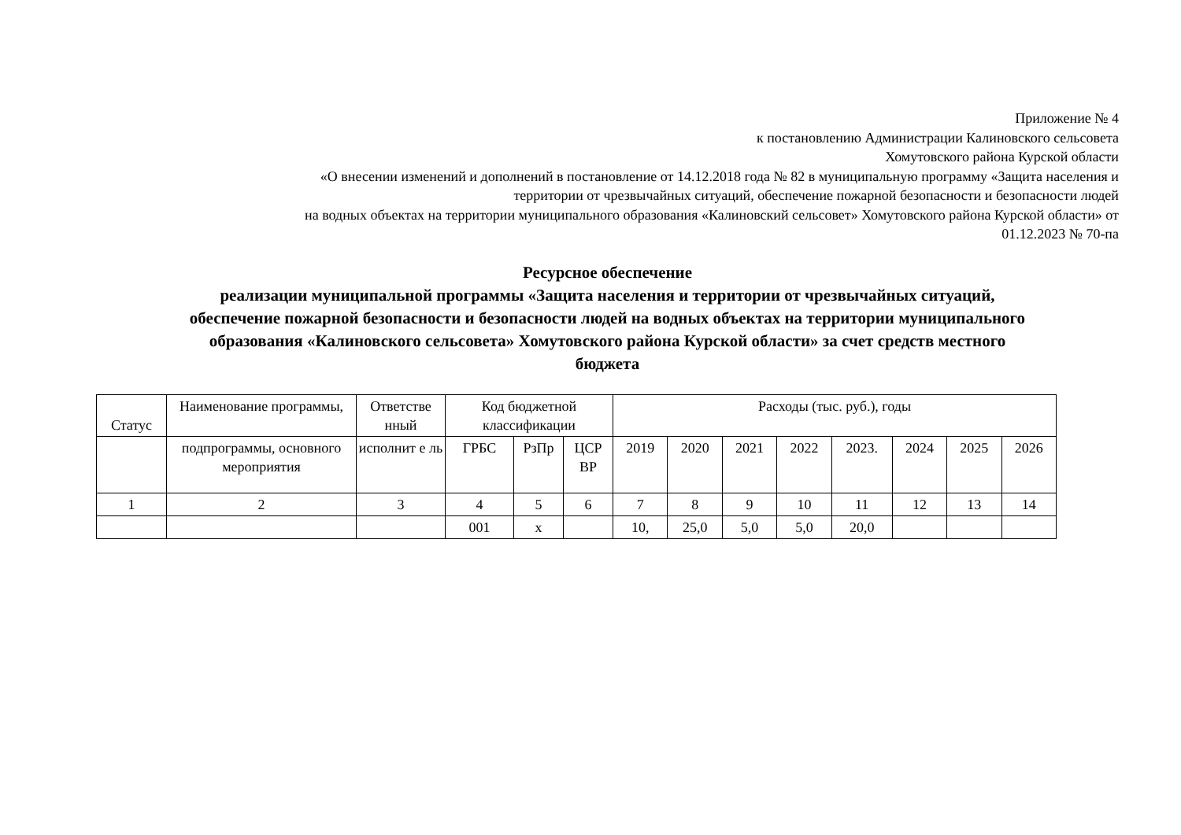Приложение № 4
к постановлению Администрации Калиновского сельсовета
Хомутовского района Курской области
«О внесении изменений и дополнений в постановление от 14.12.2018 года № 82 в муниципальную программу «Защита населения и
территории от чрезвычайных ситуаций, обеспечение пожарной безопасности и безопасности людей
на водных объектах на территории муниципального образования «Калиновский сельсовет» Хомутовского района Курской области» от
01.12.2023 № 70-па
Ресурсное обеспечение
реализации муниципальной программы «Защита населения и территории от чрезвычайных ситуаций,
обеспечение пожарной безопасности и безопасности людей на водных объектах на территории муниципального
образования «Калиновского сельсовета» Хомутовского района Курской области» за счет средств местного
бюджета
| Статус | Наименование программы, | Ответстве нный | Код бюджетной классификации | | | Расходы (тыс. руб.), годы | | | | | | | |
| | подпрограммы, основного мероприятия | исполнит е ль | ГРБС | РзПр | ЦСР ВР | 2019 | 2020 | 2021 | 2022 | 2023. | 2024 | 2025 | 2026 |
| 1 | 2 | 3 | 4 | 5 | 6 | 7 | 8 | 9 | 10 | 11 | 12 | 13 | 14 |
| | | | 001 | х | | 10, | 25,0 | 5,0 | 5,0 | 20,0 | | | |